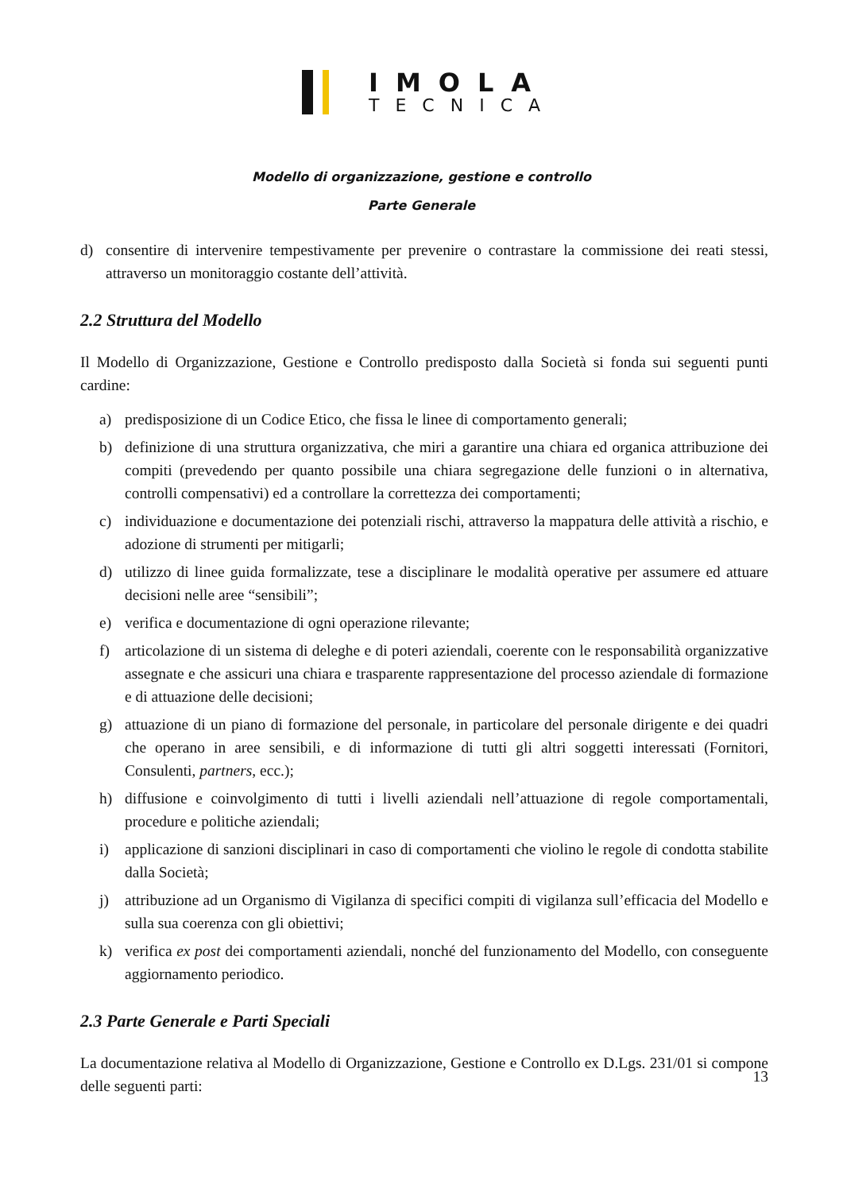IMOLA
TECNICA
Modello di organizzazione, gestione e controllo
Parte Generale
d) consentire di intervenire tempestivamente per prevenire o contrastare la commissione dei reati stessi, attraverso un monitoraggio costante dell’attività.
2.2 Struttura del Modello
Il Modello di Organizzazione, Gestione e Controllo predisposto dalla Società si fonda sui seguenti punti cardine:
a) predisposizione di un Codice Etico, che fissa le linee di comportamento generali;
b) definizione di una struttura organizzativa, che miri a garantire una chiara ed organica attribuzione dei compiti (prevedendo per quanto possibile una chiara segregazione delle funzioni o in alternativa, controlli compensativi) ed a controllare la correttezza dei comportamenti;
c) individuazione e documentazione dei potenziali rischi, attraverso la mappatura delle attività a rischio, e adozione di strumenti per mitigarli;
d) utilizzo di linee guida formalizzate, tese a disciplinare le modalità operative per assumere ed attuare decisioni nelle aree “sensibili”;
e) verifica e documentazione di ogni operazione rilevante;
f) articolazione di un sistema di deleghe e di poteri aziendali, coerente con le responsabilità organizzative assegnate e che assicuri una chiara e trasparente rappresentazione del processo aziendale di formazione e di attuazione delle decisioni;
g) attuazione di un piano di formazione del personale, in particolare del personale dirigente e dei quadri che operano in aree sensibili, e di informazione di tutti gli altri soggetti interessati (Fornitori, Consulenti, partners, ecc.);
h) diffusione e coinvolgimento di tutti i livelli aziendali nell’attuazione di regole comportamentali, procedure e politiche aziendali;
i) applicazione di sanzioni disciplinari in caso di comportamenti che violino le regole di condotta stabilite dalla Società;
j) attribuzione ad un Organismo di Vigilanza di specifici compiti di vigilanza sull’efficacia del Modello e sulla sua coerenza con gli obiettivi;
k) verifica ex post dei comportamenti aziendali, nonché del funzionamento del Modello, con conseguente aggiornamento periodico.
2.3 Parte Generale e Parti Speciali
La documentazione relativa al Modello di Organizzazione, Gestione e Controllo ex D.Lgs. 231/01 si compone delle seguenti parti:
13